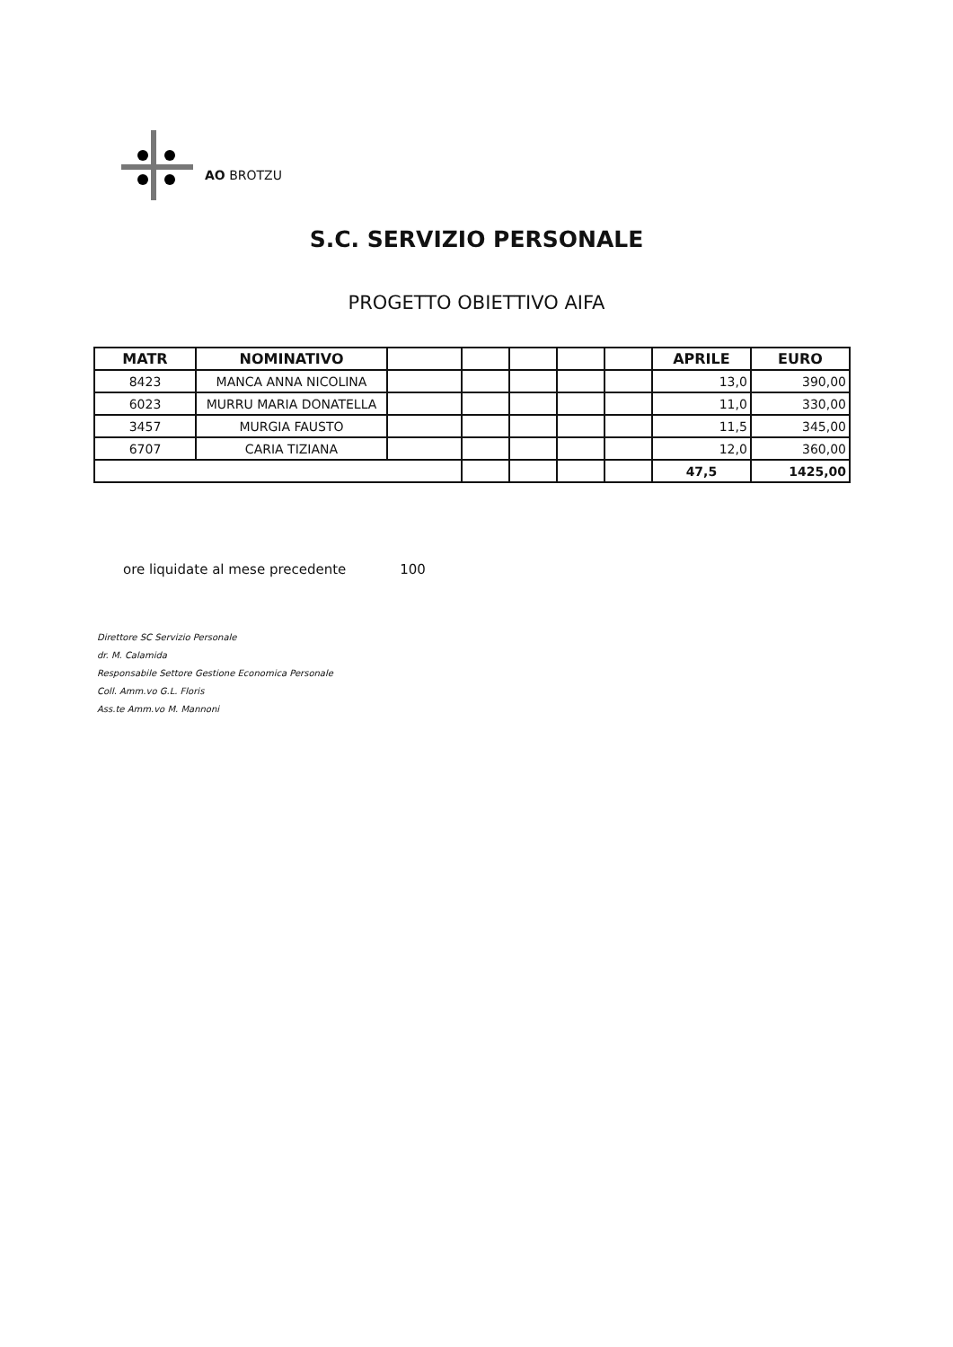AO BROTZU
S.C. SERVIZIO PERSONALE
PROGETTO OBIETTIVO AIFA
| MATR | NOMINATIVO | | | | | | APRILE | EURO |
| --- | --- | --- | --- | --- | --- | --- | --- | --- |
| 8423 | MANCA ANNA NICOLINA | | | | | | 13,0 | 390,00 |
| 6023 | MURRU MARIA DONATELLA | | | | | | 11,0 | 330,00 |
| 3457 | MURGIA FAUSTO | | | | | | 11,5 | 345,00 |
| 6707 | CARIA TIZIANA | | | | | | 12,0 | 360,00 |
| | | | | | | | 47,5 | 1425,00 |
ore liquidate al mese precedente 100
Direttore SC Servizio Personale
dr. M. Calamida
Responsabile Settore Gestione Economica Personale
Coll. Amm.vo G.L. Floris
Ass.te Amm.vo M. Mannoni